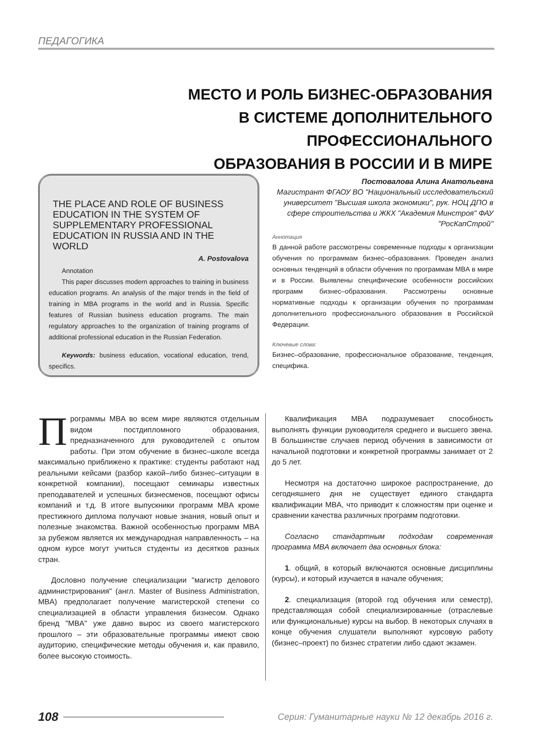ПЕДАГОГИКА
МЕСТО И РОЛЬ БИЗНЕС-ОБРАЗОВАНИЯ
В СИСТЕМЕ ДОПОЛНИТЕЛЬНОГО ПРОФЕССИОНАЛЬНОГО
ОБРАЗОВАНИЯ В РОССИИ И В МИРЕ
THE PLACE AND ROLE OF BUSINESS EDUCATION IN THE SYSTEM OF SUPPLEMENTARY PROFESSIONAL EDUCATION IN RUSSIA AND IN THE WORLD
A. Postovalova
Annotation
This paper discusses modern approaches to training in business education programs. An analysis of the major trends in the field of training in MBA programs in the world and in Russia. Specific features of Russian business education programs. The main regulatory approaches to the organization of training programs of additional professional education in the Russian Federation.
Keywords: business education, vocational education, trend, specifics.
Постовалова Алина Анатольевна
Магистрант ФГАОУ ВО "Национальный исследовательский университет "Высшая школа экономики", рук. НОЦ ДПО в сфере строительства и ЖКХ "Академия Минстроя" ФАУ "РосКапСтрой"
Аннотация
В данной работе рассмотрены современные подходы к организации обучения по программам бизнес–образования. Проведен анализ основных тенденций в области обучения по программам MBA в мире и в России. Выявлены специфические особенности российских программ бизнес–образования. Рассмотрены основные нормативные подходы к организации обучения по программам дополнительного профессионального образования в Российской Федерации.
Ключевые слова:
Бизнес–образование, профессиональное образование, тенденция, специфика.
Программы MBA во всем мире являются отдельным видом постдипломного образования, предназначенного для руководителей с опытом работы. При этом обучение в бизнес–школе всегда максимально приближено к практике: студенты работают над реальными кейсами (разбор какой–либо бизнес–ситуации в конкретной компании), посещают семинары известных преподавателей и успешных бизнесменов, посещают офисы компаний и т.д. В итоге выпускники программ MBA кроме престижного диплома получают новые знания, новый опыт и полезные знакомства. Важной особенностью программ MBA за рубежом является их международная направленность – на одном курсе могут учиться студенты из десятков разных стран.
Дословно получение специализации "магистр делового администрирования" (англ. Master of Business Administration, MBA) предполагает получение магистерской степени со специализацией в области управления бизнесом. Однако бренд "MBA" уже давно вырос из своего магистерского прошлого – эти образовательные программы имеют свою аудиторию, специфические методы обучения и, как правило, более высокую стоимость.
Квалификация MBA подразумевает способность выполнять функции руководителя среднего и высшего звена. В большинстве случаев период обучения в зависимости от начальной подготовки и конкретной программы занимает от 2 до 5 лет.
Несмотря на достаточно широкое распространение, до сегодняшнего дня не существует единого стандарта квалификации MBA, что приводит к сложностям при оценке и сравнении качества различных программ подготовки.
Согласно стандартным подходам современная программа MBA включает два основных блока:
1. общий, в который включаются основные дисциплины (курсы), и который изучается в начале обучения;
2. специализация (второй год обучения или семестр), представляющая собой специализированные (отраслевые или функциональные) курсы на выбор. В некоторых случаях в конце обучения слушатели выполняют курсовую работу (бизнес–проект) по бизнес стратегии либо сдают экзамен.
108 Серия: Гуманитарные науки № 12 декабрь 2016 г.